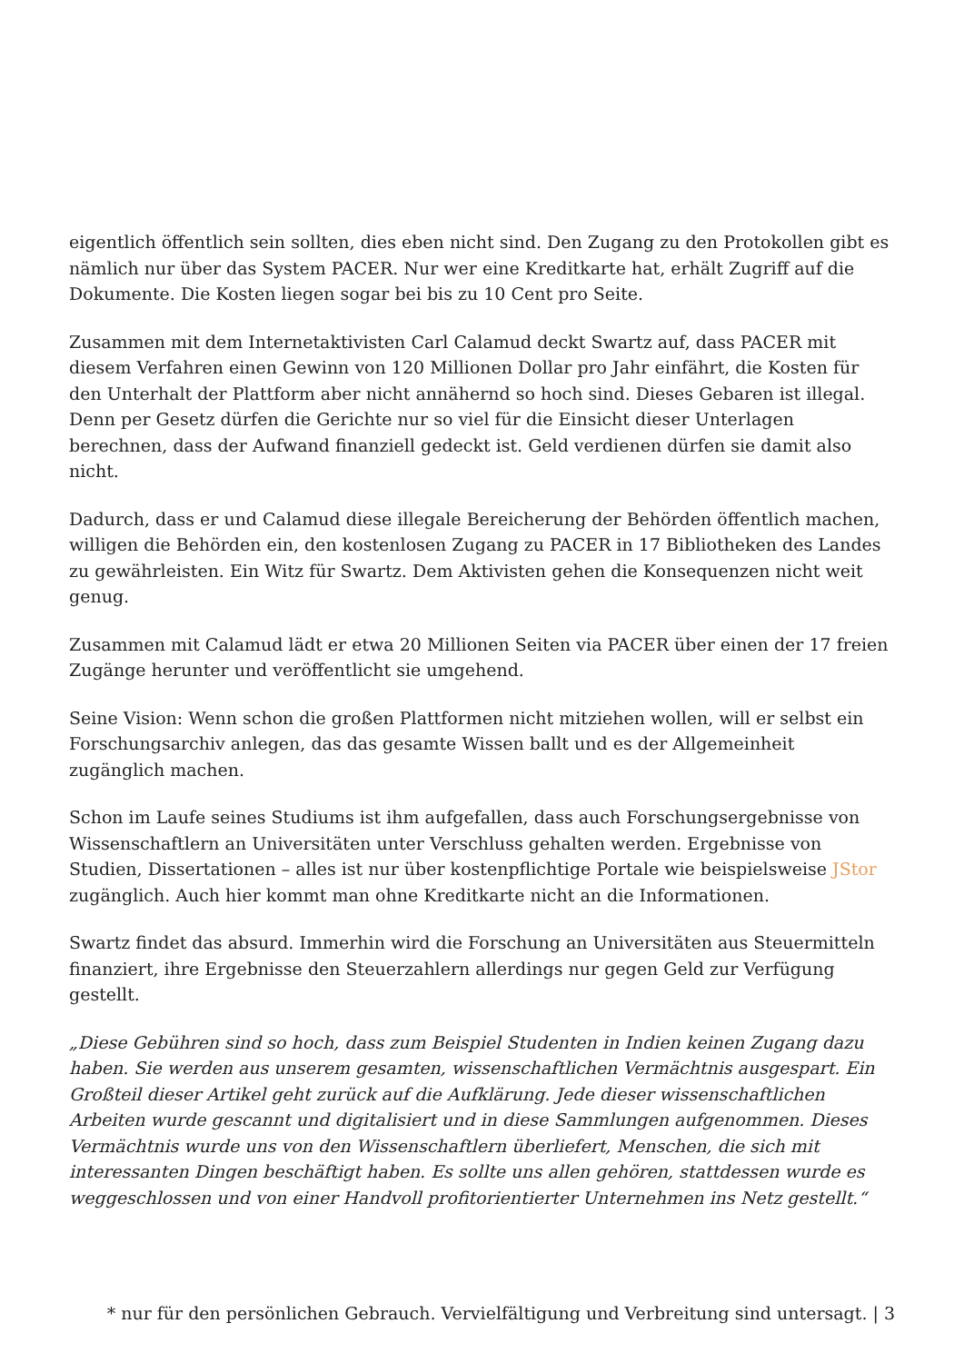eigentlich öffentlich sein sollten, dies eben nicht sind. Den Zugang zu den Protokollen gibt es nämlich nur über das System PACER. Nur wer eine Kreditkarte hat, erhält Zugriff auf die Dokumente. Die Kosten liegen sogar bei bis zu 10 Cent pro Seite.
Zusammen mit dem Internetaktivisten Carl Calamud deckt Swartz auf, dass PACER mit diesem Verfahren einen Gewinn von 120 Millionen Dollar pro Jahr einfährt, die Kosten für den Unterhalt der Plattform aber nicht annähernd so hoch sind. Dieses Gebaren ist illegal. Denn per Gesetz dürfen die Gerichte nur so viel für die Einsicht dieser Unterlagen berechnen, dass der Aufwand finanziell gedeckt ist. Geld verdienen dürfen sie damit also nicht.
Dadurch, dass er und Calamud diese illegale Bereicherung der Behörden öffentlich machen, willigen die Behörden ein, den kostenlosen Zugang zu PACER in 17 Bibliotheken des Landes zu gewährleisten. Ein Witz für Swartz. Dem Aktivisten gehen die Konsequenzen nicht weit genug.
Zusammen mit Calamud lädt er etwa 20 Millionen Seiten via PACER über einen der 17 freien Zugänge herunter und veröffentlicht sie umgehend.
Seine Vision: Wenn schon die großen Plattformen nicht mitziehen wollen, will er selbst ein Forschungsarchiv anlegen, das das gesamte Wissen ballt und es der Allgemeinheit zugänglich machen.
Schon im Laufe seines Studiums ist ihm aufgefallen, dass auch Forschungsergebnisse von Wissenschaftlern an Universitäten unter Verschluss gehalten werden. Ergebnisse von Studien, Dissertationen – alles ist nur über kostenpflichtige Portale wie beispielsweise JStor zugänglich. Auch hier kommt man ohne Kreditkarte nicht an die Informationen.
Swartz findet das absurd. Immerhin wird die Forschung an Universitäten aus Steuermitteln finanziert, ihre Ergebnisse den Steuerzahlern allerdings nur gegen Geld zur Verfügung gestellt.
„Diese Gebühren sind so hoch, dass zum Beispiel Studenten in Indien keinen Zugang dazu haben. Sie werden aus unserem gesamten, wissenschaftlichen Vermächtnis ausgespart. Ein Großteil dieser Artikel geht zurück auf die Aufklärung. Jede dieser wissenschaftlichen Arbeiten wurde gescannt und digitalisiert und in diese Sammlungen aufgenommen. Dieses Vermächtnis wurde uns von den Wissenschaftlern überliefert, Menschen, die sich mit interessanten Dingen beschäftigt haben. Es sollte uns allen gehören, stattdessen wurde es weggeschlossen und von einer Handvoll profitorientierter Unternehmen ins Netz gestellt.“
* nur für den persönlichen Gebrauch. Vervielfältigung und Verbreitung sind untersagt. | 3